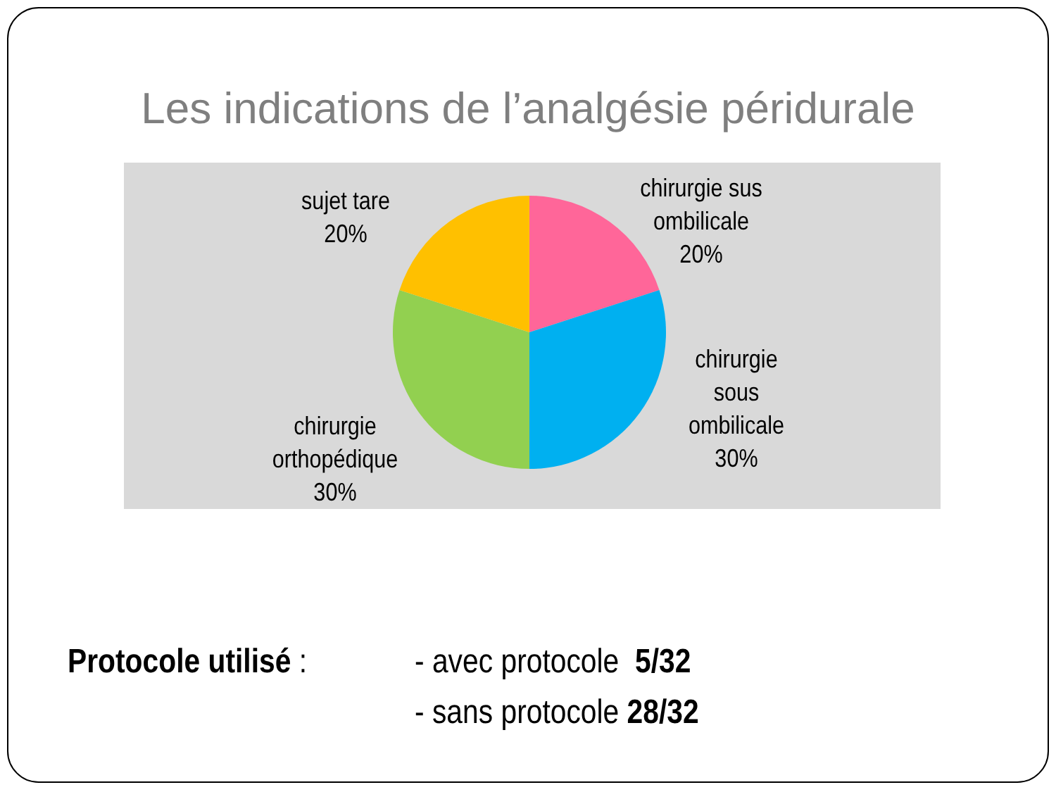Les indications de l’analgésie péridurale
sujet tare
20%
chirurgie sus
ombilicale
20%
chirurgie
sous
ombilicale
30%
chirurgie
orthopédique
30%
Protocole utilisé : - avec protocole 5/32
- sans protocole 28/32